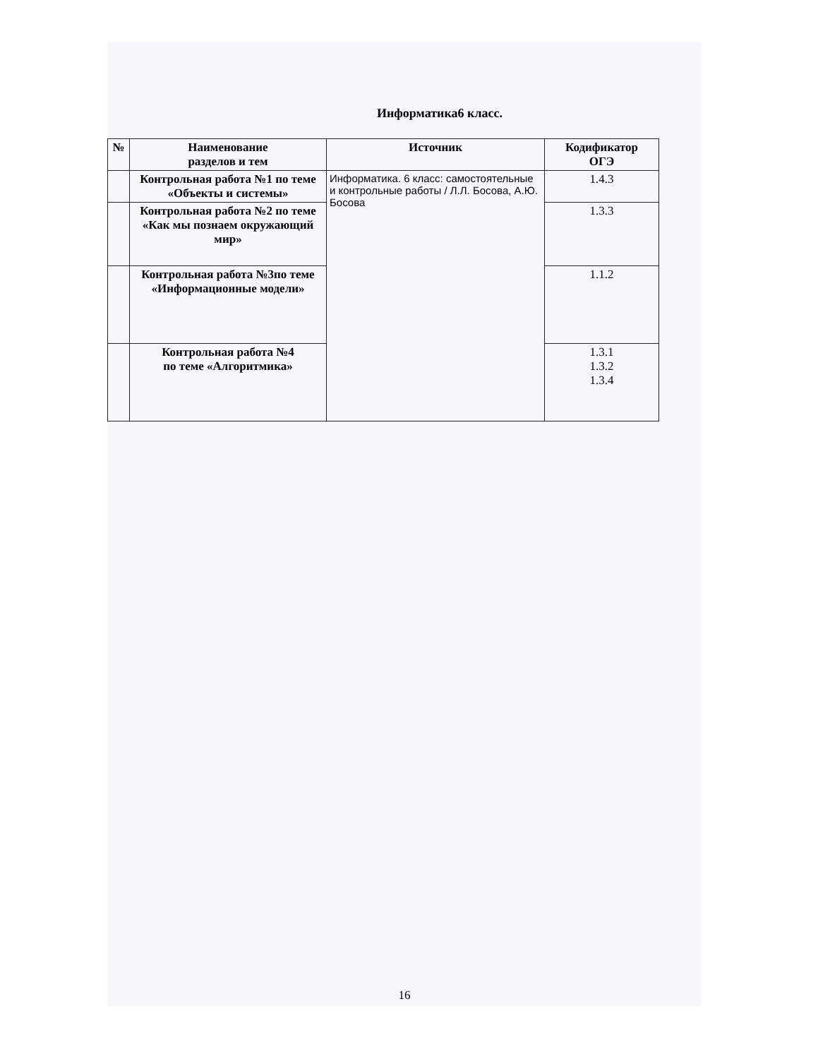Информатика6 класс.
| № | Наименование разделов и тем | Источник | Кодификатор ОГЭ |
| --- | --- | --- | --- |
| | Контрольная работа №1 по теме «Объекты и системы» | Информатика. 6 класс: самостоятельные и контрольные работы / Л.Л. Босова, А.Ю. Босова | 1.4.3 |
| | Контрольная работа №2 по теме «Как мы познаем окружающий мир» | | 1.3.3 |
| | Контрольная работа №3по теме «Информационные модели» | | 1.1.2 |
| | Контрольная работа №4 по теме «Алгоритмика» | | 1.3.1 1.3.2 1.3.4 |
16